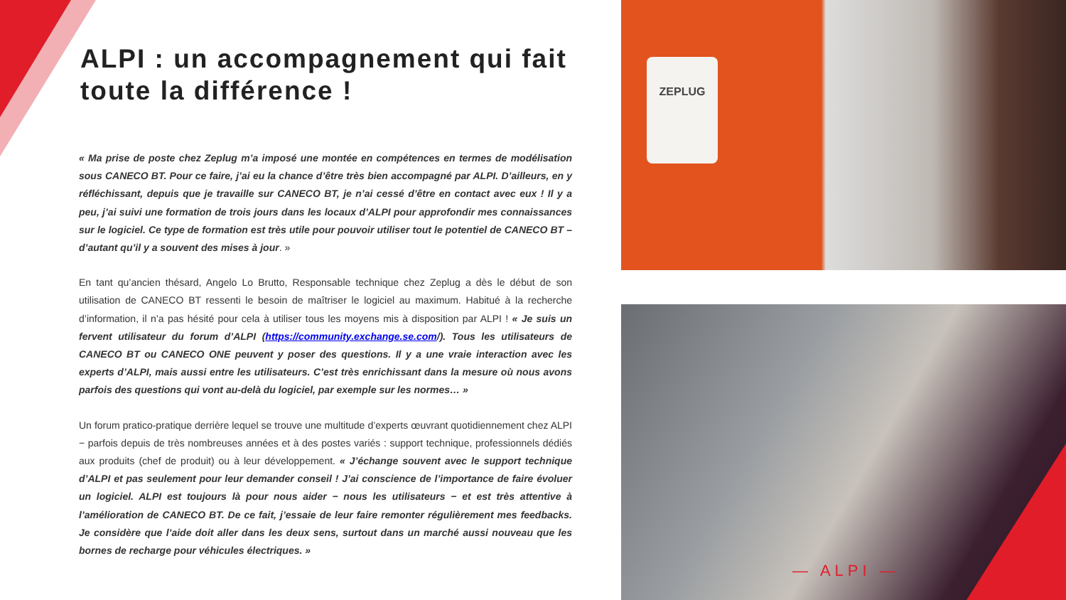ALPI : un accompagnement qui fait toute la différence !
« Ma prise de poste chez Zeplug m’a imposé une montée en compétences en termes de modélisation sous CANECO BT. Pour ce faire, j’ai eu la chance d’être très bien accompagné par ALPI. D’ailleurs, en y réfléchissant, depuis que je travaille sur CANECO BT, je n’ai cessé d’être en contact avec eux ! Il y a peu, j’ai suivi une formation de trois jours dans les locaux d’ALPI pour approfondir mes connaissances sur le logiciel. Ce type de formation est très utile pour pouvoir utiliser tout le potentiel de CANECO BT – d’autant qu’il y a souvent des mises à jour. »
En tant qu’ancien thésard, Angelo Lo Brutto, Responsable technique chez Zeplug a dès le début de son utilisation de CANECO BT ressenti le besoin de maîtriser le logiciel au maximum. Habitué à la recherche d’information, il n’a pas hésité pour cela à utiliser tous les moyens mis à disposition par ALPI ! « Je suis un fervent utilisateur du forum d’ALPI (https://community.exchange.se.com/). Tous les utilisateurs de CANECO BT ou CANECO ONE peuvent y poser des questions. Il y a une vraie interaction avec les experts d’ALPI, mais aussi entre les utilisateurs. C’est très enrichissant dans la mesure où nous avons parfois des questions qui vont au-delà du logiciel, par exemple sur les normes… »
Un forum pratico-pratique derrière lequel se trouve une multitude d’experts œuvrant quotidiennement chez ALPI − parfois depuis de très nombreuses années et à des postes variés : support technique, professionnels dédiés aux produits (chef de produit) ou à leur développement. « J’échange souvent avec le support technique d’ALPI et pas seulement pour leur demander conseil ! J’ai conscience de l’importance de faire évoluer un logiciel. ALPI est toujours là pour nous aider − nous les utilisateurs − et est très attentive à l’amélioration de CANECO BT. De ce fait, j’essaie de leur faire remonter régulièrement mes feedbacks. Je considère que l’aide doit aller dans les deux sens, surtout dans un marché aussi nouveau que les bornes de recharge pour véhicules électriques. »
ZEPLUG
— ALPI —